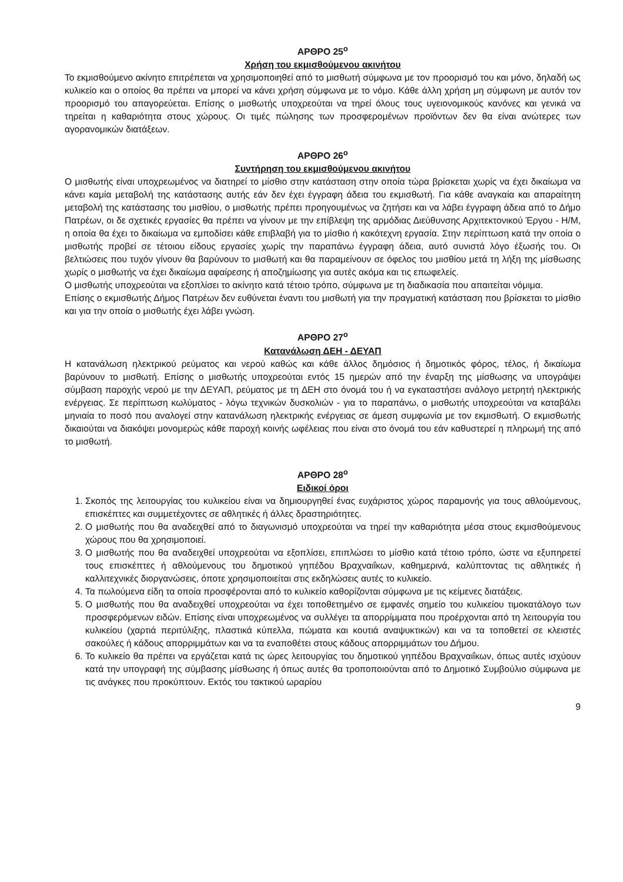ΑΡΘΡΟ 25<sup>ο</sup>
Χρήση του εκμισθούμενου ακινήτου
Το εκμισθούμενο ακίνητο επιτρέπεται να χρησιμοποιηθεί από το μισθωτή σύμφωνα με τον προορισμό του και μόνο, δηλαδή ως κυλικείο και ο οποίος θα πρέπει να μπορεί να κάνει χρήση σύμφωνα με το νόμο. Κάθε άλλη χρήση μη σύμφωνη με αυτόν τον προορισμό του απαγορεύεται. Επίσης ο μισθωτής υποχρεούται να τηρεί όλους τους υγειονομικούς κανόνες και γενικά να τηρείται η καθαριότητα στους χώρους. Οι τιμές πώλησης των προσφερομένων προϊόντων δεν θα είναι ανώτερες των αγορανομικών διατάξεων.
ΑΡΘΡΟ 26<sup>ο</sup>
Συντήρηση του εκμισθούμενου ακινήτου
Ο μισθωτής είναι υποχρεωμένος να διατηρεί το μίσθιο στην κατάσταση στην οποία τώρα βρίσκεται χωρίς να έχει δικαίωμα να κάνει καμία μεταβολή της κατάστασης αυτής εάν δεν έχει έγγραφη άδεια του εκμισθωτή. Για κάθε αναγκαία και απαραίτητη μεταβολή της κατάστασης του μισθίου, ο μισθωτής πρέπει προηγουμένως να ζητήσει και να λάβει έγγραφη άδεια από το Δήμο Πατρέων, οι δε σχετικές εργασίες θα πρέπει να γίνουν με την επίβλεψη της αρμόδιας Διεύθυνσης Αρχιτεκτονικού Έργου - Η/Μ, η οποία θα έχει το δικαίωμα να εμποδίσει κάθε επιβλαβή για το μίσθιο ή κακότεχνη εργασία. Στην περίπτωση κατά την οποία ο μισθωτής προβεί σε τέτοιου είδους εργασίες χωρίς την παραπάνω έγγραφη άδεια, αυτό συνιστά λόγο έξωσής του. Οι βελτιώσεις που τυχόν γίνουν θα βαρύνουν το μισθωτή και θα παραμείνουν σε όφελος του μισθίου μετά τη λήξη της μίσθωσης χωρίς ο μισθωτής να έχει δικαίωμα αφαίρεσης ή αποζημίωσης για αυτές ακόμα και τις επωφελείς.
Ο μισθωτής υποχρεούται να εξοπλίσει το ακίνητο κατά τέτοιο τρόπο, σύμφωνα με τη διαδικασία που απαιτείται νόμιμα.
Επίσης ο εκμισθωτής Δήμος Πατρέων δεν ευθύνεται έναντι του μισθωτή για την πραγματική κατάσταση που βρίσκεται το μίσθιο και για την οποία ο μισθωτής έχει λάβει γνώση.
ΑΡΘΡΟ 27<sup>ο</sup>
Κατανάλωση ΔΕΗ - ΔΕΥΑΠ
Η κατανάλωση ηλεκτρικού ρεύματος και νερού καθώς και κάθε άλλος δημόσιος ή δημοτικός φόρος, τέλος, ή δικαίωμα βαρύνουν το μισθωτή. Επίσης ο μισθωτής υποχρεούται εντός 15 ημερών από την έναρξη της μίσθωσης να υπογράψει σύμβαση παροχής νερού με την ΔΕΥΑΠ, ρεύματος με τη ΔΕΗ στο όνομά του ή να εγκαταστήσει ανάλογο μετρητή ηλεκτρικής ενέργειας. Σε περίπτωση κωλύματος - λόγω τεχνικών δυσκολιών - για το παραπάνω, ο μισθωτής υποχρεούται να καταβάλει μηνιαία το ποσό που αναλογεί στην κατανάλωση ηλεκτρικής ενέργειας σε άμεση συμφωνία με τον εκμισθωτή. Ο εκμισθωτής δικαιούται να διακόψει μονομερώς κάθε παροχή κοινής ωφέλειας που είναι στο όνομά του εάν καθυστερεί η πληρωμή της από το μισθωτή.
ΑΡΘΡΟ 28<sup>ο</sup>
Ειδικοί όροι
1. Σκοπός της λειτουργίας του κυλικείου είναι να δημιουργηθεί ένας ευχάριστος χώρος παραμονής για τους αθλούμενους, επισκέπτες και συμμετέχοντες σε αθλητικές ή άλλες δραστηριότητες.
2. Ο μισθωτής που θα αναδειχθεί από το διαγωνισμό υποχρεούται να τηρεί την καθαριότητα μέσα στους εκμισθούμενους χώρους που θα χρησιμοποιεί.
3. Ο μισθωτής που θα αναδειχθεί υποχρεούται να εξοπλίσει, επιπλώσει το μίσθιο κατά τέτοιο τρόπο, ώστε να εξυπηρετεί τους επισκέπτες ή αθλούμενους του δημοτικού γηπέδου Βραχναιΐκων, καθημερινά, καλύπτοντας τις αθλητικές ή καλλιτεχνικές διοργανώσεις, όποτε χρησιμοποιείται στις εκδηλώσεις αυτές το κυλικείο.
4. Τα πωλούμενα είδη τα οποία προσφέρονται από το κυλικείο καθορίζονται σύμφωνα με τις κείμενες διατάξεις.
5. Ο μισθωτής που θα αναδειχθεί υποχρεούται να έχει τοποθετημένο σε εμφανές σημείο του κυλικείου τιμοκατάλογο των προσφερόμενων ειδών. Επίσης είναι υποχρεωμένος να συλλέγει τα απορρίμματα που προέρχονται από τη λειτουργία του κυλικείου (χαρτιά περιτύλιξης, πλαστικά κύπελλα, πώματα και κουτιά αναψυκτικών) και να τα τοποθετεί σε κλειστές σακούλες ή κάδους απορριμμάτων και να τα εναποθέτει στους κάδους απορριμμάτων του Δήμου.
6. Το κυλικείο θα πρέπει να εργάζεται κατά τις ώρες λειτουργίας του δημοτικού γηπέδου Βραχναιΐκων, όπως αυτές ισχύουν κατά την υπογραφή της σύμβασης μίσθωσης ή όπως αυτές θα τροποποιούνται από το Δημοτικό Συμβούλιο σύμφωνα με τις ανάγκες που προκύπτουν. Εκτός του τακτικού ωραρίου
9